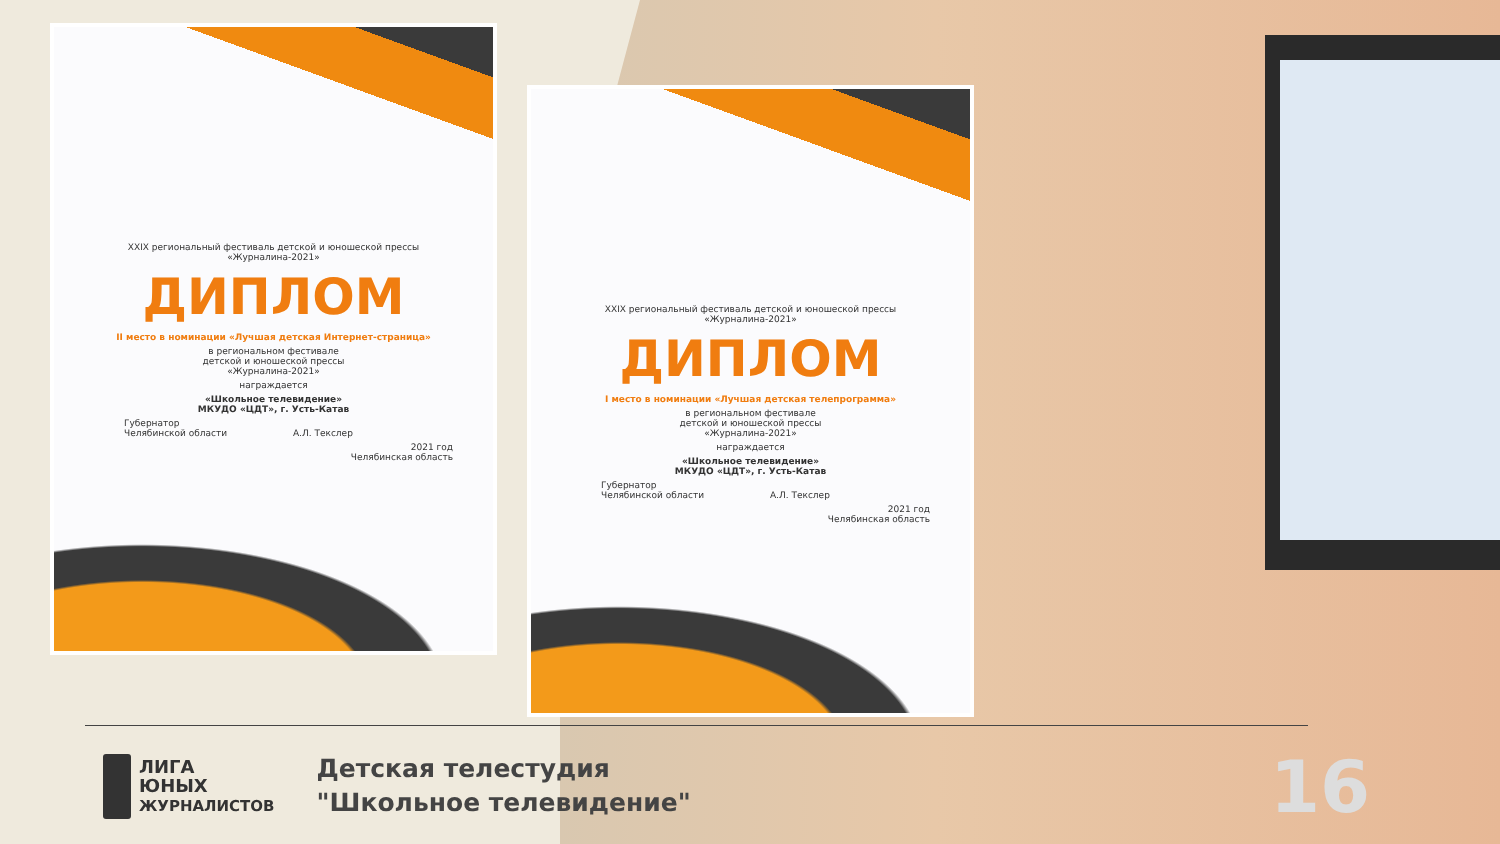XXIX региональный фестиваль детской и юношеской прессы
«Журналина-2021»
ДИПЛОМ
II место в номинации «Лучшая детская Интернет-страница»
в региональном фестивале
детской и юношеской прессы
«Журналина-2021»
награждается
«Школьное телевидение»
МКУДО «ЦДТ», г. Усть-Катав
Губернатор
Челябинской области А.Л. Текслер
2021 год
Челябинская область
XXIX региональный фестиваль детской и юношеской прессы
«Журналина-2021»
ДИПЛОМ
I место в номинации «Лучшая детская телепрограмма»
в региональном фестивале
детской и юношеской прессы
«Журналина-2021»
награждается
«Школьное телевидение»
МКУДО «ЦДТ», г. Усть-Катав
Губернатор
Челябинской области А.Л. Текслер
2021 год
Челябинская область
ЛИГА
ЮНЫХ
ЖУРНАЛИСТОВ
Детская телестудия
"Школьное телевидение"
16